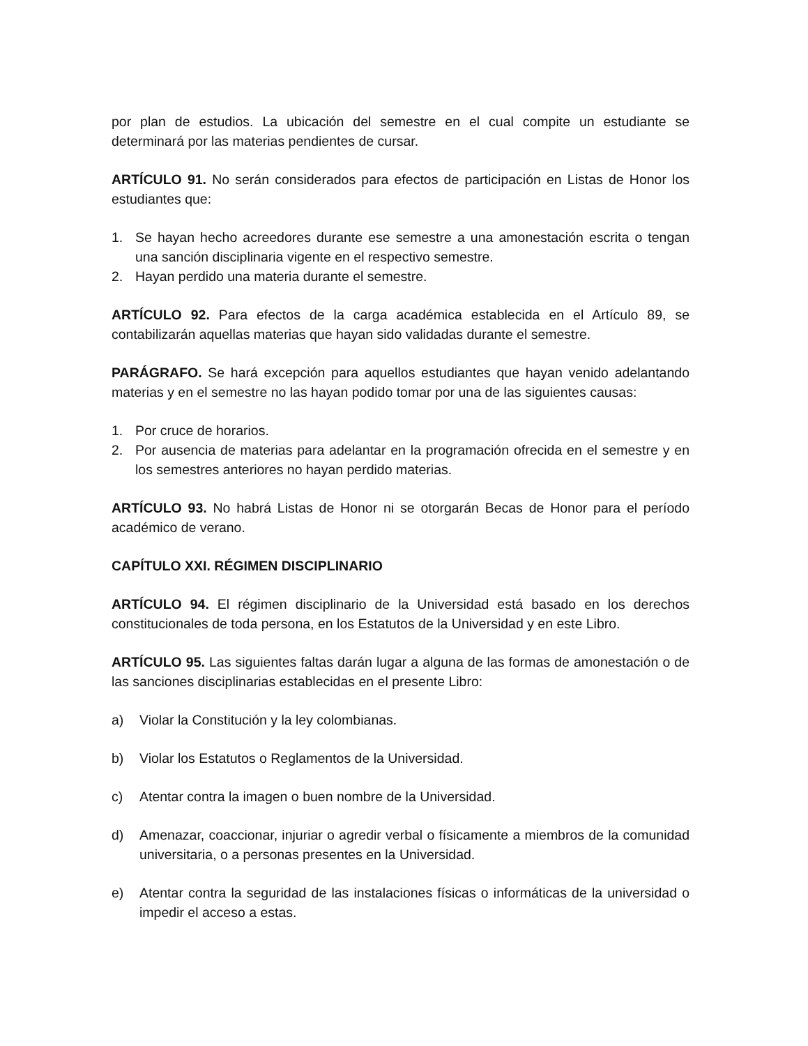por plan de estudios. La ubicación del semestre en el cual compite un estudiante se determinará por las materias pendientes de cursar.
ARTÍCULO 91. No serán considerados para efectos de participación en Listas de Honor los estudiantes que:
1. Se hayan hecho acreedores durante ese semestre a una amonestación escrita o tengan una sanción disciplinaria vigente en el respectivo semestre.
2. Hayan perdido una materia durante el semestre.
ARTÍCULO 92. Para efectos de la carga académica establecida en el Artículo 89, se contabilizarán aquellas materias que hayan sido validadas durante el semestre.
PARÁGRAFO. Se hará excepción para aquellos estudiantes que hayan venido adelantando materias y en el semestre no las hayan podido tomar por una de las siguientes causas:
1. Por cruce de horarios.
2. Por ausencia de materias para adelantar en la programación ofrecida en el semestre y en los semestres anteriores no hayan perdido materias.
ARTÍCULO 93. No habrá Listas de Honor ni se otorgarán Becas de Honor para el período académico de verano.
CAPÍTULO XXI. RÉGIMEN DISCIPLINARIO
ARTÍCULO 94. El régimen disciplinario de la Universidad está basado en los derechos constitucionales de toda persona, en los Estatutos de la Universidad y en este Libro.
ARTÍCULO 95. Las siguientes faltas darán lugar a alguna de las formas de amonestación o de las sanciones disciplinarias establecidas en el presente Libro:
a) Violar la Constitución y la ley colombianas.
b) Violar los Estatutos o Reglamentos de la Universidad.
c) Atentar contra la imagen o buen nombre de la Universidad.
d) Amenazar, coaccionar, injuriar o agredir verbal o físicamente a miembros de la comunidad universitaria, o a personas presentes en la Universidad.
e) Atentar contra la seguridad de las instalaciones físicas o informáticas de la universidad o impedir el acceso a estas.